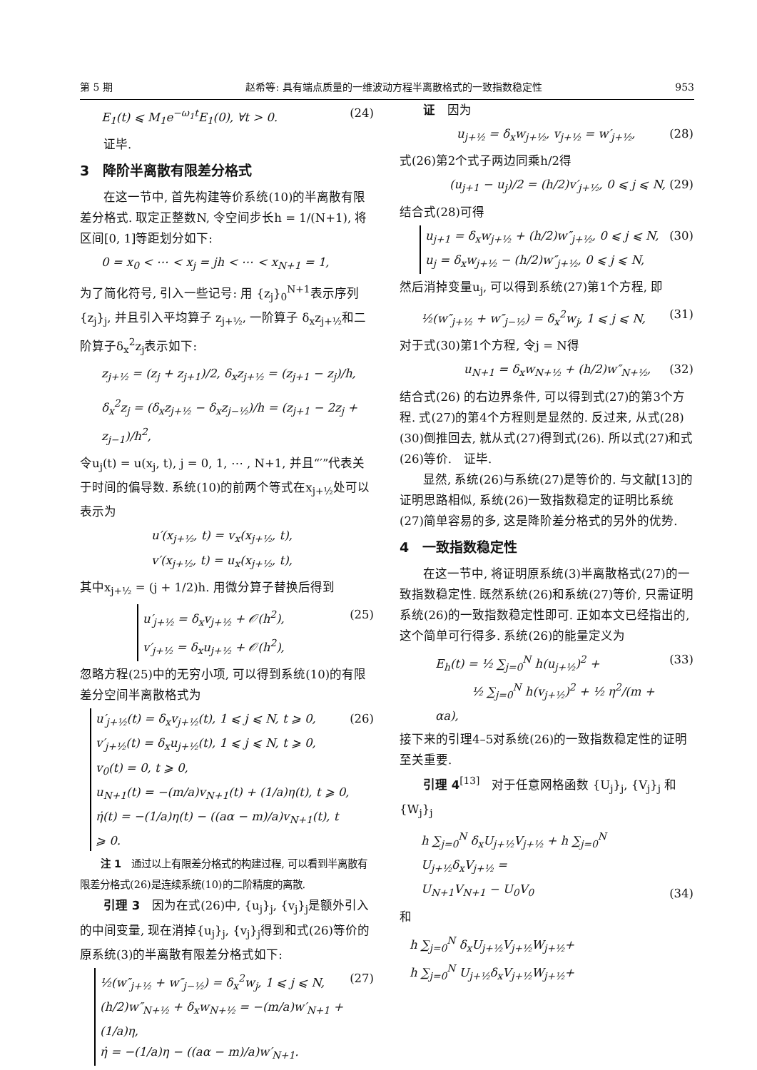第 5 期 赵希等: 具有端点质量的一维波动方程半离散格式的一致指数稳定性 953
E<sub>1</sub>(t) ⩽ M<sub>1</sub>e<sup>−ω<sub>1</sub>t</sup>E<sub>1</sub>(0), ∀t > 0. (24)
证毕.
3　降阶半离散有限差分格式
在这一节中, 首先构建等价系统(10)的半离散有限差分格式. 取定正整数N, 令空间步长h = 1/(N+1), 将区间[0, 1]等距划分如下:
0 = x<sub>0</sub> < ⋯ < x<sub>j</sub> = jh < ⋯ < x<sub>N+1</sub> = 1,
为了简化符号, 引入一些记号: 用 {z<sub>j</sub>}<sub>0</sub><sup>N+1</sup>表示序列 {z<sub>j</sub>}<sub>j</sub>, 并且引入平均算子 z<sub>j+½</sub>, 一阶算子 δ<sub>x</sub>z<sub>j+½</sub>和二阶算子δ<sub>x</sub><sup>2</sup>z<sub>j</sub>表示如下:
z<sub>j+½</sub> = (z<sub>j</sub> + z<sub>j+1</sub>)/2, δ<sub>x</sub>z<sub>j+½</sub> = (z<sub>j+1</sub> − z<sub>j</sub>)/h,
δ<sub>x</sub><sup>2</sup>z<sub>j</sub> = (δ<sub>x</sub>z<sub>j+½</sub> − δ<sub>x</sub>z<sub>j−½</sub>)/h = (z<sub>j+1</sub> − 2z<sub>j</sub> + z<sub>j−1</sub>)/h<sup>2</sup>,
令u<sub>j</sub>(t) = u(x<sub>j</sub>, t), j = 0, 1, ⋯ , N+1, 并且“′”代表关于时间的偏导数. 系统(10)的前两个等式在x<sub>j+½</sub>处可以表示为
u′(x<sub>j+½</sub>, t) = v<sub>x</sub>(x<sub>j+½</sub>, t),
v′(x<sub>j+½</sub>, t) = u<sub>x</sub>(x<sub>j+½</sub>, t),
其中x<sub>j+½</sub> = (j + 1/2)h. 用微分算子替换后得到
u′<sub>j+½</sub> = δ<sub>x</sub>v<sub>j+½</sub> + 𝒪(h<sup>2</sup>),
v′<sub>j+½</sub> = δ<sub>x</sub>u<sub>j+½</sub> + 𝒪(h<sup>2</sup>), (25)
忽略方程(25)中的无穷小项, 可以得到系统(10)的有限差分空间半离散格式为
u′<sub>j+½</sub>(t) = δ<sub>x</sub>v<sub>j+½</sub>(t), 1 ⩽ j ⩽ N, t ⩾ 0,
v′<sub>j+½</sub>(t) = δ<sub>x</sub>u<sub>j+½</sub>(t), 1 ⩽ j ⩽ N, t ⩾ 0,
v<sub>0</sub>(t) = 0, t ⩾ 0,
u<sub>N+1</sub>(t) = −(m/a)v<sub>N+1</sub>(t) + (1/a)η(t), t ⩾ 0,
η̇(t) = −(1/a)η(t) − ((aα − m)/a)v<sub>N+1</sub>(t), t ⩾ 0. (26)
注 1　通过以上有限差分格式的构建过程, 可以看到半离散有限差分格式(26)是连续系统(10)的二阶精度的离散.
引理 3　因为在式(26)中, {u<sub>j</sub>}<sub>j</sub>, {v<sub>j</sub>}<sub>j</sub>是额外引入的中间变量, 现在消掉{u<sub>j</sub>}<sub>j</sub>, {v<sub>j</sub>}<sub>j</sub>得到和式(26)等价的原系统(3)的半离散有限差分格式如下:
½(w″<sub>j+½</sub> + w″<sub>j−½</sub>) = δ<sub>x</sub><sup>2</sup>w<sub>j</sub>, 1 ⩽ j ⩽ N,
(h/2)w″<sub>N+½</sub> + δ<sub>x</sub>w<sub>N+½</sub> = −(m/a)w′<sub>N+1</sub> + (1/a)η,
η̇ = −(1/a)η − ((aα − m)/a)w′<sub>N+1</sub>. (27)
证　因为
u<sub>j+½</sub> = δ<sub>x</sub>w<sub>j+½</sub>, v<sub>j+½</sub> = w′<sub>j+½</sub>, (28)
式(26)第2个式子两边同乘h/2得
(u<sub>j+1</sub> − u<sub>j</sub>)/2 = (h/2)v′<sub>j+½</sub>, 0 ⩽ j ⩽ N, (29)
结合式(28)可得
u<sub>j+1</sub> = δ<sub>x</sub>w<sub>j+½</sub> + (h/2)w″<sub>j+½</sub>, 0 ⩽ j ⩽ N,
u<sub>j</sub> = δ<sub>x</sub>w<sub>j+½</sub> − (h/2)w″<sub>j+½</sub>, 0 ⩽ j ⩽ N, (30)
然后消掉变量u<sub>j</sub>, 可以得到系统(27)第1个方程, 即
½(w″<sub>j+½</sub> + w″<sub>j−½</sub>) = δ<sub>x</sub><sup>2</sup>w<sub>j</sub>, 1 ⩽ j ⩽ N, (31)
对于式(30)第1个方程, 令j = N得
u<sub>N+1</sub> = δ<sub>x</sub>w<sub>N+½</sub> + (h/2)w″<sub>N+½</sub>, (32)
结合式(26) 的右边界条件, 可以得到式(27)的第3个方程. 式(27)的第4个方程则是显然的. 反过来, 从式(28)(30)倒推回去, 就从式(27)得到式(26). 所以式(27)和式(26)等价.　证毕.
显然, 系统(26)与系统(27)是等价的. 与文献[13]的证明思路相似, 系统(26)一致指数稳定的证明比系统(27)简单容易的多, 这是降阶差分格式的另外的优势.
4　一致指数稳定性
在这一节中, 将证明原系统(3)半离散格式(27)的一致指数稳定性. 既然系统(26)和系统(27)等价, 只需证明系统(26)的一致指数稳定性即可. 正如本文已经指出的, 这个简单可行得多. 系统(26)的能量定义为
E<sub>h</sub>(t) = ½ ∑<sub>j=0</sub><sup>N</sup> h(u<sub>j+½</sub>)<sup>2</sup> +
　　　½ ∑<sub>j=0</sub><sup>N</sup> h(v<sub>j+½</sub>)<sup>2</sup> + ½ η<sup>2</sup>/(m + αa), (33)
接下来的引理4–5对系统(26)的一致指数稳定性的证明至关重要.
引理 4<sup>[13]</sup>　对于任意网格函数 {U<sub>j</sub>}<sub>j</sub>, {V<sub>j</sub>}<sub>j</sub> 和 {W<sub>j</sub>}<sub>j</sub>
h ∑<sub>j=0</sub><sup>N</sup> δ<sub>x</sub>U<sub>j+½</sub>V<sub>j+½</sub> + h ∑<sub>j=0</sub><sup>N</sup> U<sub>j+½</sub>δ<sub>x</sub>V<sub>j+½</sub> =
U<sub>N+1</sub>V<sub>N+1</sub> − U<sub>0</sub>V<sub>0</sub> (34)
和
h ∑<sub>j=0</sub><sup>N</sup> δ<sub>x</sub>U<sub>j+½</sub>V<sub>j+½</sub>W<sub>j+½</sub>+
h ∑<sub>j=0</sub><sup>N</sup> U<sub>j+½</sub>δ<sub>x</sub>V<sub>j+½</sub>W<sub>j+½</sub>+